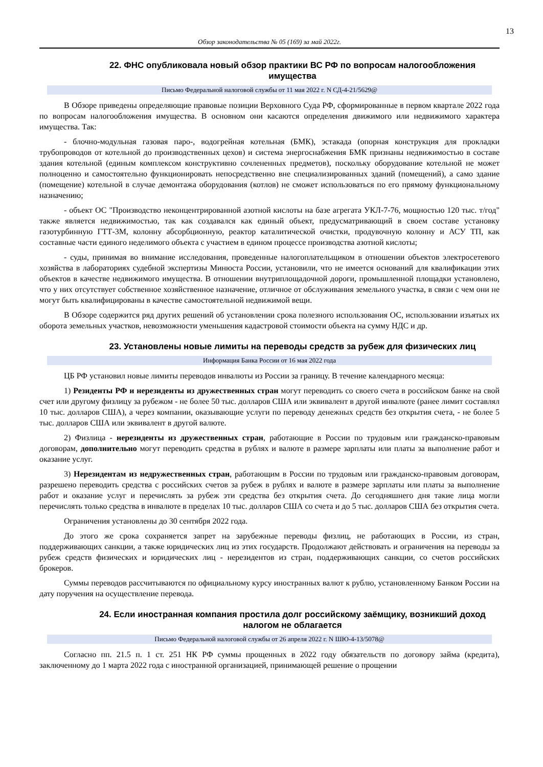13
Обзор законодательства № 05 (169) за май 2022г.
22. ФНС опубликовала новый обзор практики ВС РФ по вопросам налогообложения имущества
Письмо Федеральной налоговой службы от 11 мая 2022 г. N СД-4-21/5629@
В Обзоре приведены определяющие правовые позиции Верховного Суда РФ, сформированные в первом квартале 2022 года по вопросам налогообложения имущества. В основном они касаются определения движимого или недвижимого характера имущества. Так:
- блочно-модульная газовая паро-, водогрейная котельная (БМК), эстакада (опорная конструкция для прокладки трубопроводов от котельной до производственных цехов) и система энергоснабжения БМК признаны недвижимостью в составе здания котельной (единым комплексом конструктивно сочлененных предметов), поскольку оборудование котельной не может полноценно и самостоятельно функционировать непосредственно вне специализированных зданий (помещений), а само здание (помещение) котельной в случае демонтажа оборудования (котлов) не сможет использоваться по его прямому функциональному назначению;
- объект ОС "Производство неконцентрированной азотной кислоты на базе агрегата УКЛ-7-76, мощностью 120 тыс. т/год" также является недвижимостью, так как создавался как единый объект, предусматривающий в своем составе установку газотурбинную ГТТ-3М, колонну абсорбционную, реактор каталитической очистки, продувочную колонну и АСУ ТП, как составные части единого неделимого объекта с участием в едином процессе производства азотной кислоты;
- суды, принимая во внимание исследования, проведенные налогоплательщиком в отношении объектов электросетевого хозяйства в лабораториях судебной экспертизы Минюста России, установили, что не имеется оснований для квалификации этих объектов в качестве недвижимого имущества. В отношении внутриплощадочной дороги, промышленной площадки установлено, что у них отсутствует собственное хозяйственное назначение, отличное от обслуживания земельного участка, в связи с чем они не могут быть квалифицированы в качестве самостоятельной недвижимой вещи.
В Обзоре содержится ряд других решений об установлении срока полезного использования ОС, использовании изъятых их оборота земельных участков, невозможности уменьшения кадастровой стоимости объекта на сумму НДС и др.
23. Установлены новые лимиты на переводы средств за рубеж для физических лиц
Информация Банка России от 16 мая 2022 года
ЦБ РФ установил новые лимиты переводов инвалюты из России за границу. В течение календарного месяца:
1) Резиденты РФ и нерезиденты из дружественных стран могут переводить со своего счета в российском банке на свой счет или другому физлицу за рубежом - не более 50 тыс. долларов США или эквивалент в другой инвалюте (ранее лимит составлял 10 тыс. долларов США), а через компании, оказывающие услуги по переводу денежных средств без открытия счета, - не более 5 тыс. долларов США или эквивалент в другой валюте.
2) Физлица - нерезиденты из дружественных стран, работающие в России по трудовым или гражданско-правовым договорам, дополнительно могут переводить средства в рублях и валюте в размере зарплаты или платы за выполнение работ и оказание услуг.
3) Нерезидентам из недружественных стран, работающим в России по трудовым или гражданско-правовым договорам, разрешено переводить средства с российских счетов за рубеж в рублях и валюте в размере зарплаты или платы за выполнение работ и оказание услуг и перечислять за рубеж эти средства без открытия счета. До сегодняшнего дня такие лица могли перечислять только средства в инвалюте в пределах 10 тыс. долларов США со счета и до 5 тыс. долларов США без открытия счета.
Ограничения установлены до 30 сентября 2022 года.
До этого же срока сохраняется запрет на зарубежные переводы физлиц, не работающих в России, из стран, поддерживающих санкции, а также юридических лиц из этих государств. Продолжают действовать и ограничения на переводы за рубеж средств физических и юридических лиц - нерезидентов из стран, поддерживающих санкции, со счетов российских брокеров.
Суммы переводов рассчитываются по официальному курсу иностранных валют к рублю, установленному Банком России на дату поручения на осуществление перевода.
24. Если иностранная компания простила долг российскому заёмщику, возникший доход налогом не облагается
Письмо Федеральной налоговой службы от 26 апреля 2022 г. N ШЮ-4-13/5078@
Согласно пп. 21.5 п. 1 ст. 251 НК РФ суммы прощенных в 2022 году обязательств по договору займа (кредита), заключенному до 1 марта 2022 года с иностранной организацией, принимающей решение о прощении